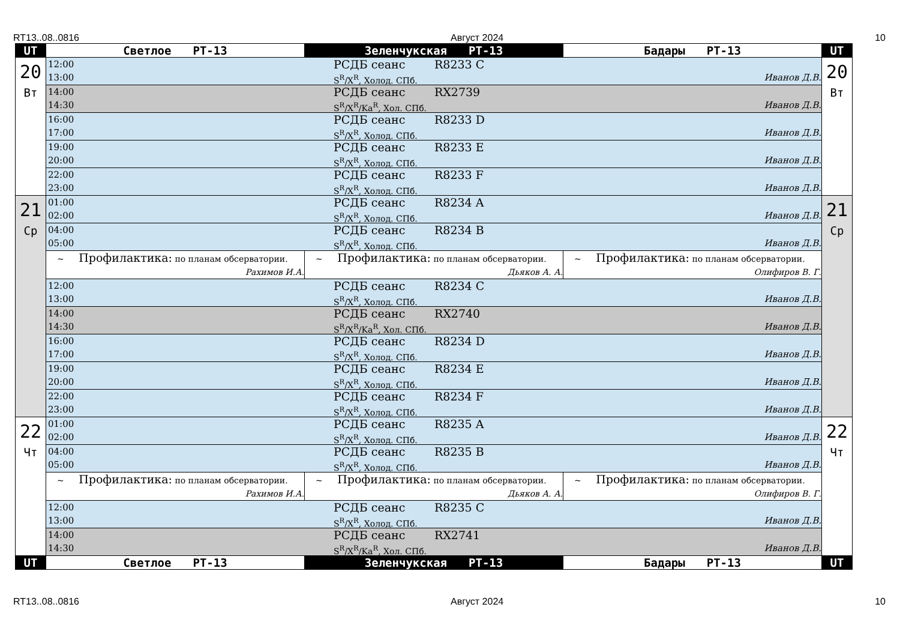RT13..08..0816 Август 2024 10
| UT | Светлое РТ-13 | Зеленчукская РТ-13 | Бадары РТ-13 | UT |
| --- | --- | --- | --- | --- |
| 20 Вт | 12:00 РСДБ сеанс R8233 C 13:00 S<sup>R</sup>/X<sup>R</sup>, Холод. СПб. Иванов Д.В. | | | 20 Вт |
| | 14:00 РСДБ сеанс RX2739 14:30 S<sup>R</sup>/X<sup>R</sup>/Ka<sup>R</sup>, Хол. СПб. Иванов Д.В. | | | |
| | 16:00 РСДБ сеанс R8233 D 17:00 S<sup>R</sup>/X<sup>R</sup>, Холод. СПб. Иванов Д.В. | | | |
| | 19:00 РСДБ сеанс R8233 E 20:00 S<sup>R</sup>/X<sup>R</sup>, Холод. СПб. Иванов Д.В. | | | |
| | 22:00 РСДБ сеанс R8233 F 23:00 S<sup>R</sup>/X<sup>R</sup>, Холод. СПб. Иванов Д.В. | | | |
| 21 Ср | 01:00 РСДБ сеанс R8234 A 02:00 S<sup>R</sup>/X<sup>R</sup>, Холод. СПб. Иванов Д.В. | | | 21 Ср |
| | 04:00 РСДБ сеанс R8234 B 05:00 S<sup>R</sup>/X<sup>R</sup>, Холод. СПб. Иванов Д.В. | | | |
| | ~ Профилактика: по планам обсерватории. Рахимов И.А. | ~ Профилактика: по планам обсерватории. Дьяков А. А. | ~ Профилактика: по планам обсерватории. Олифиров В. Г. | |
| | 12:00 РСДБ сеанс R8234 C 13:00 S<sup>R</sup>/X<sup>R</sup>, Холод. СПб. Иванов Д.В. | | | |
| | 14:00 РСДБ сеанс RX2740 14:30 S<sup>R</sup>/X<sup>R</sup>/Ka<sup>R</sup>, Хол. СПб. Иванов Д.В. | | | |
| | 16:00 РСДБ сеанс R8234 D 17:00 S<sup>R</sup>/X<sup>R</sup>, Холод. СПб. Иванов Д.В. | | | |
| | 19:00 РСДБ сеанс R8234 E 20:00 S<sup>R</sup>/X<sup>R</sup>, Холод. СПб. Иванов Д.В. | | | |
| | 22:00 РСДБ сеанс R8234 F 23:00 S<sup>R</sup>/X<sup>R</sup>, Холод. СПб. Иванов Д.В. | | | |
| 22 Чт | 01:00 РСДБ сеанс R8235 A 02:00 S<sup>R</sup>/X<sup>R</sup>, Холод. СПб. Иванов Д.В. | | | 22 Чт |
| | 04:00 РСДБ сеанс R8235 B 05:00 S<sup>R</sup>/X<sup>R</sup>, Холод. СПб. Иванов Д.В. | | | |
| | ~ Профилактика: по планам обсерватории. Рахимов И.А. | ~ Профилактика: по планам обсерватории. Дьяков А. А. | ~ Профилактика: по планам обсерватории. Олифиров В. Г. | |
| | 12:00 РСДБ сеанс R8235 C 13:00 S<sup>R</sup>/X<sup>R</sup>, Холод. СПб. Иванов Д.В. | | | |
| | 14:00 РСДБ сеанс RX2741 14:30 S<sup>R</sup>/X<sup>R</sup>/Ka<sup>R</sup>, Хол. СПб. Иванов Д.В. | | | |
| UT | Светлое РТ-13 | Зеленчукская РТ-13 | Бадары РТ-13 | UT |
RT13..08..0816 Август 2024 10